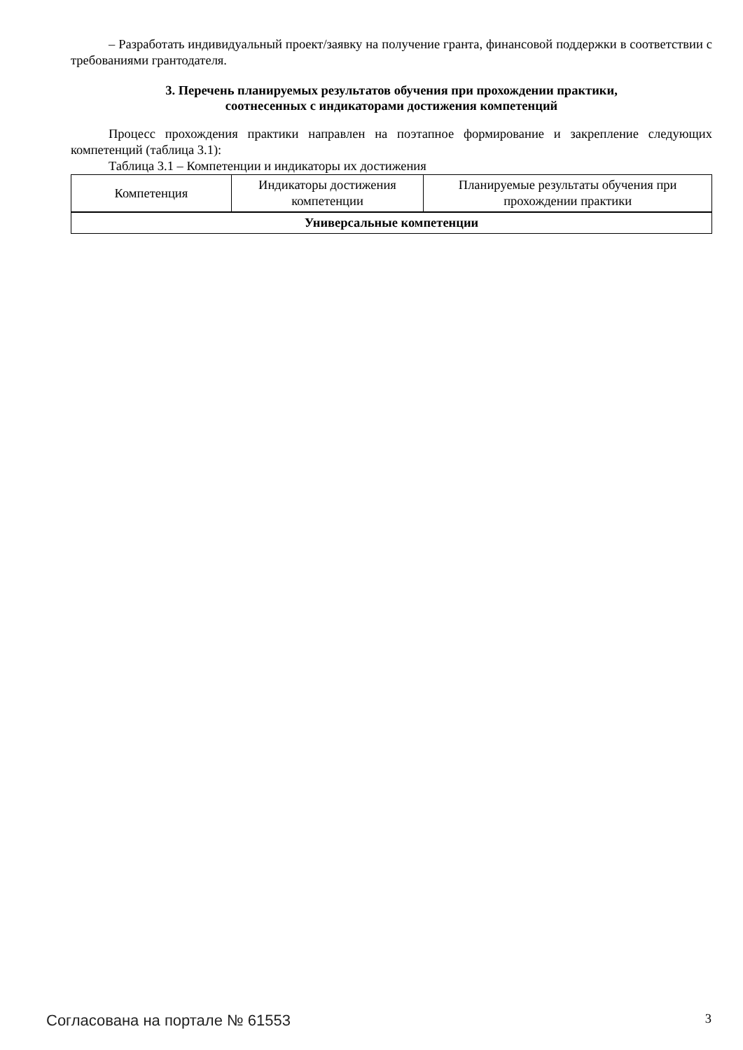– Разработать индивидуальный проект/заявку на получение гранта, финансовой поддержки в соответствии с требованиями грантодателя.
3. Перечень планируемых результатов обучения при прохождении практики,
соотнесенных с индикаторами достижения компетенций
Процесс прохождения практики направлен на поэтапное формирование и закрепление следующих компетенций (таблица 3.1):
Таблица 3.1 – Компетенции и индикаторы их достижения
| Компетенция | Индикаторы достижения компетенции | Планируемые результаты обучения при прохождении практики |
| --- | --- | --- |
| Универсальные компетенции | | |
Согласована на портале № 61553 3